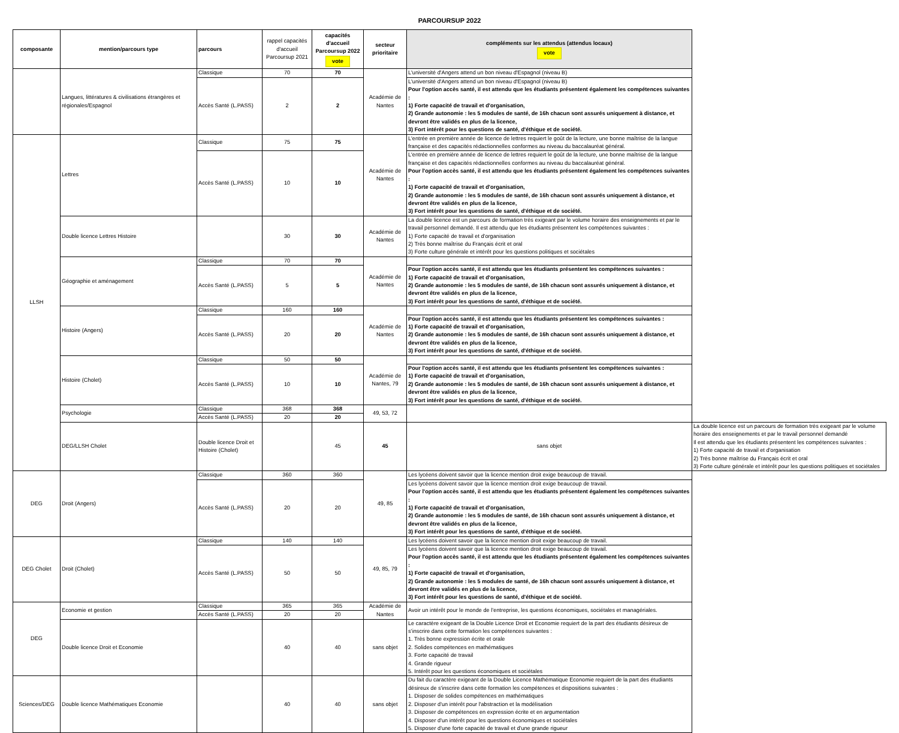PARCOURSUP 2022
| composante | mention/parcours type | parcours | rappel capacités d'accueil Parcoursup 2021 | capacités d'accueil Parcoursup 2022 vote | secteur prioritaire | compléments sur les attendus (attendus locaux) vote | |
| --- | --- | --- | --- | --- | --- | --- | --- |
| | Langues, littératures & civilisations étrangères et régionales/Espagnol | Classique | 70 | 70 | Académie de Nantes | L'université d'Angers attend un bon niveau d'Espagnol (niveau B) | |
| | | Accès Santé (L.PASS) | 2 | 2 | | L'université d'Angers attend un bon niveau d'Espagnol (niveau B) Pour l'option accès santé, il est attendu que les étudiants présentent également les compétences suivantes : 1) Forte capacité de travail et d'organisation, 2) Grande autonomie : les 5 modules de santé, de 16h chacun sont assurés uniquement à distance, et devront être validés en plus de la licence, 3) Fort intérêt pour les questions de santé, d'éthique et de société. | |
| LLSH | Lettres | Classique | 75 | 75 | Académie de Nantes | L'entrée en première année de licence de lettres requiert le goût de la lecture, une bonne maîtrise de la langue française et des capacités rédactionnelles conformes au niveau du baccalauréat général. | |
| | | Accès Santé (L.PASS) | 10 | 10 | | L'entrée en première année de licence de lettres requiert le goût de la lecture, une bonne maîtrise de la langue française et des capacités rédactionnelles conformes au niveau du baccalauréat général. Pour l'option accès santé, il est attendu que les étudiants présentent également les compétences suivantes : 1) Forte capacité de travail et d'organisation, 2) Grande autonomie : les 5 modules de santé, de 16h chacun sont assurés uniquement à distance, et devront être validés en plus de la licence, 3) Fort intérêt pour les questions de santé, d'éthique et de société. | |
| | Double licence Lettres Histoire | | 30 | 30 | Académie de Nantes | La double licence est un parcours de formation très exigeant par le volume horaire des enseignements et par le travail personnel demandé. Il est attendu que les étudiants présentent les compétences suivantes : 1) Forte capacité de travail et d'organisation 2) Très bonne maîtrise du Français écrit et oral 3) Forte culture générale et intérêt pour les questions politiques et sociétales | |
| | Géographie et aménagement | Classique | 70 | 70 | Académie de Nantes | | |
| | | Accès Santé (L.PASS) | 5 | 5 | | Pour l'option accès santé, il est attendu que les étudiants présentent les compétences suivantes : 1) Forte capacité de travail et d'organisation, 2) Grande autonomie : les 5 modules de santé, de 16h chacun sont assurés uniquement à distance, et devront être validés en plus de la licence, 3) Fort intérêt pour les questions de santé, d'éthique et de société. | |
| | Histoire (Angers) | Classique | 160 | 160 | Académie de Nantes | | |
| | | Accès Santé (L.PASS) | 20 | 20 | | Pour l'option accès santé, il est attendu que les étudiants présentent les compétences suivantes : 1) Forte capacité de travail et d'organisation, 2) Grande autonomie : les 5 modules de santé, de 16h chacun sont assurés uniquement à distance, et devront être validés en plus de la licence, 3) Fort intérêt pour les questions de santé, d'éthique et de société. | |
| | Histoire (Cholet) | Classique | 50 | 50 | Académie de Nantes, 79 | | |
| | | Accès Santé (L.PASS) | 10 | 10 | | Pour l'option accès santé, il est attendu que les étudiants présentent les compétences suivantes : 1) Forte capacité de travail et d'organisation, 2) Grande autonomie : les 5 modules de santé, de 16h chacun sont assurés uniquement à distance, et devront être validés en plus de la licence, 3) Fort intérêt pour les questions de santé, d'éthique et de société. | |
| | Psychologie | Classique | 368 | 368 | 49, 53, 72 | | |
| | | Accès Santé (L.PASS) | 20 | 20 | | | |
| | DEG/LLSH Cholet | Double licence Droit et Histoire (Cholet) | | 45 | 45 | sans objet | La double licence est un parcours de formation très exigeant par le volume horaire des enseignements et par le travail personnel demandé Il est attendu que les étudiants présentent les compétences suivantes : 1) Forte capacité de travail et d'organisation 2) Très bonne maîtrise du Français écrit et oral 3) Forte culture générale et intérêt pour les questions politiques et sociétales |
| DEG | Droit (Angers) | Classique | 360 | 360 | 49, 85 | Les lycéens doivent savoir que la licence mention droit exige beaucoup de travail. | |
| | | Accès Santé (L.PASS) | 20 | 20 | | Les lycéens doivent savoir que la licence mention droit exige beaucoup de travail. Pour l'option accès santé, il est attendu que les étudiants présentent également les compétences suivantes : 1) Forte capacité de travail et d'organisation, 2) Grande autonomie : les 5 modules de santé, de 16h chacun sont assurés uniquement à distance, et devront être validés en plus de la licence, 3) Fort intérêt pour les questions de santé, d'éthique et de société. | |
| DEG Cholet | Droit (Cholet) | Classique | 140 | 140 | 49, 85, 79 | Les lycéens doivent savoir que la licence mention droit exige beaucoup de travail. | |
| | | Accès Santé (L.PASS) | 50 | 50 | | Les lycéens doivent savoir que la licence mention droit exige beaucoup de travail. Pour l'option accès santé, il est attendu que les étudiants présentent également les compétences suivantes : 1) Forte capacité de travail et d'organisation, 2) Grande autonomie : les 5 modules de santé, de 16h chacun sont assurés uniquement à distance, et devront être validés en plus de la licence, 3) Fort intérêt pour les questions de santé, d'éthique et de société. | |
| DEG | Economie et gestion | Classique | 365 | 365 | Académie de Nantes | Avoir un intérêt pour le monde de l’entreprise, les questions économiques, sociétales et managériales. | |
| | | Accès Santé (L.PASS) | 20 | 20 | | | |
| | Double licence Droit et Economie | | 40 | 40 | sans objet | Le caractère exigeant de la Double Licence Droit et Economie requiert de la part des étudiants désireux de s’inscrire dans cette formation les compétences suivantes : 1. Très bonne expression écrite et orale 2. Solides compétences en mathématiques 3. Forte capacité de travail 4. Grande rigueur 5. Intérêt pour les questions économiques et sociétales | |
| Sciences/DEG | Double licence Mathématiques Economie | | 40 | 40 | sans objet | Du fait du caractère exigeant de la Double Licence Mathématique Economie requiert de la part des étudiants désireux de s'inscrire dans cette formation les compétences et dispositions suivantes : 1. Disposer de solides compétences en mathématiques 2. Disposer d'un intérêt pour l'abstraction et la modélisation 3. Disposer de compétences en expression écrite et en argumentation 4. Disposer d'un intérêt pour les questions économiques et sociétales 5. Disposer d'une forte capacité de travail et d'une grande rigueur | |